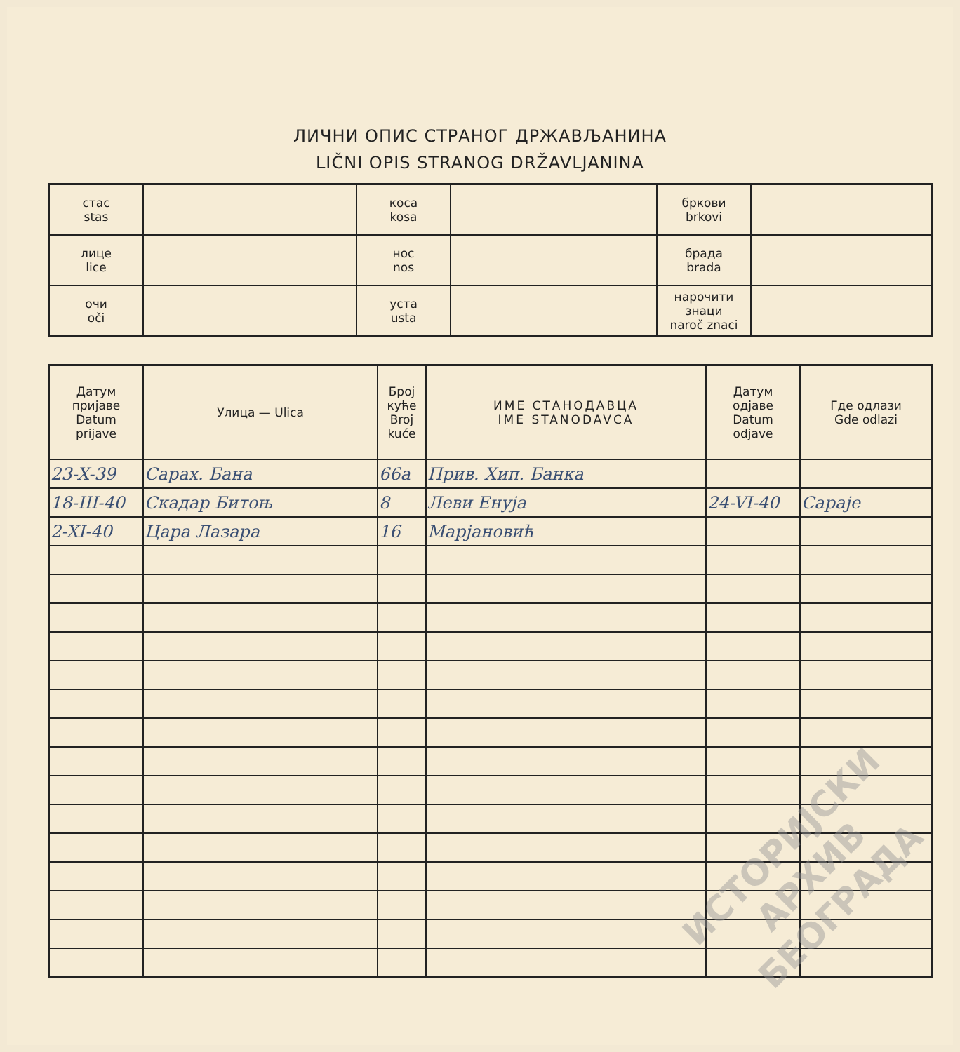ЛИЧНИ ОПИС СТРАНОГ ДРЖАВЉАНИНА
LIČNI OPIS STRANOG DRŽAVLJANINA
| стас stas | | коса kosa | | бркови brkovi | |
| лице lice | | нос nos | | брада brada | |
| очи oči | | уста usta | | нарочити знаци naroč znaci | |
| Датум пријаве Datum prijave | Улица — Ulica | Број куће Broj kuće | ИМЕ СТАНОДАВЦА IME STANODAVCA | Датум одјаве Datum odjave | Где одлази Gde odlazi |
| --- | --- | --- | --- | --- | --- |
| 23-X-39 | Сарах. Бана | 66a | Прив. Хип. Банка | | |
| 18-III-40 | Скадар Битоњ | 8 | Леви Енуја | 24-VI-40 | Сараје |
| 2-XI-40 | Цара Лазара | 16 | Марјановић | | |
ИСТОРИЈСКИ
АРХИВ
БЕОГРАДА